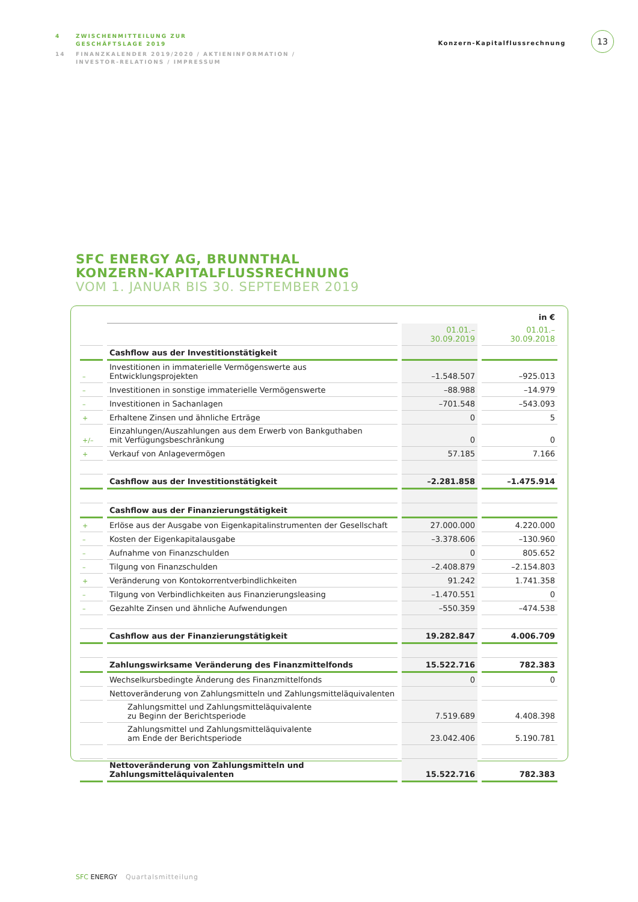4 ZWISCHENMITTEILUNG ZUR
GESCHÄFTSLAGE 2019
14 FINANZKALENDER 2019/2020 / AKTIENINFORMATION /
INVESTOR-RELATIONS / IMPRESSUM
Konzern-Kapitalflussrechnung
13
SFC ENERGY AG, BRUNNTHAL
KONZERN-KAPITALFLUSSRECHNUNG
VOM 1. JANUAR BIS 30. SEPTEMBER 2019
| | | | in € |
| | | 01.01.–30.09.2019 | 01.01.–30.09.2018 |
| | Cashflow aus der Investitionstätigkeit | | |
| – | Investitionen in immaterielle Vermögenswerte aus Entwicklungsprojekten | –1.548.507 | –925.013 |
| – | Investitionen in sonstige immaterielle Vermögenswerte | –88.988 | –14.979 |
| – | Investitionen in Sachanlagen | –701.548 | –543.093 |
| + | Erhaltene Zinsen und ähnliche Erträge | 0 | 5 |
| +/– | Einzahlungen/Auszahlungen aus dem Erwerb von Bankguthaben mit Verfügungsbeschränkung | 0 | 0 |
| + | Verkauf von Anlagevermögen | 57.185 | 7.166 |
| | Cashflow aus der Investitionstätigkeit | –2.281.858 | –1.475.914 |
| | Cashflow aus der Finanzierungstätigkeit | | |
| + | Erlöse aus der Ausgabe von Eigenkapitalinstrumenten der Gesellschaft | 27.000.000 | 4.220.000 |
| – | Kosten der Eigenkapitalausgabe | –3.378.606 | –130.960 |
| – | Aufnahme von Finanzschulden | 0 | 805.652 |
| – | Tilgung von Finanzschulden | –2.408.879 | –2.154.803 |
| + | Veränderung von Kontokorrentverbindlichkeiten | 91.242 | 1.741.358 |
| – | Tilgung von Verbindlichkeiten aus Finanzierungsleasing | –1.470.551 | 0 |
| – | Gezahlte Zinsen und ähnliche Aufwendungen | –550.359 | –474.538 |
| | Cashflow aus der Finanzierungstätigkeit | 19.282.847 | 4.006.709 |
| | Zahlungswirksame Veränderung des Finanzmittelfonds | 15.522.716 | 782.383 |
| | Wechselkursbedingte Änderung des Finanzmittelfonds | 0 | 0 |
| | Nettoveränderung von Zahlungsmitteln und Zahlungsmitteläquivalenten | | |
| | Zahlungsmittel und Zahlungsmitteläquivalente zu Beginn der Berichtsperiode | 7.519.689 | 4.408.398 |
| | Zahlungsmittel und Zahlungsmitteläquivalente am Ende der Berichtsperiode | 23.042.406 | 5.190.781 |
| | Nettoveränderung von Zahlungsmitteln und Zahlungsmitteläquivalenten | 15.522.716 | 782.383 |
SFC ENERGY Quartalsmitteilung